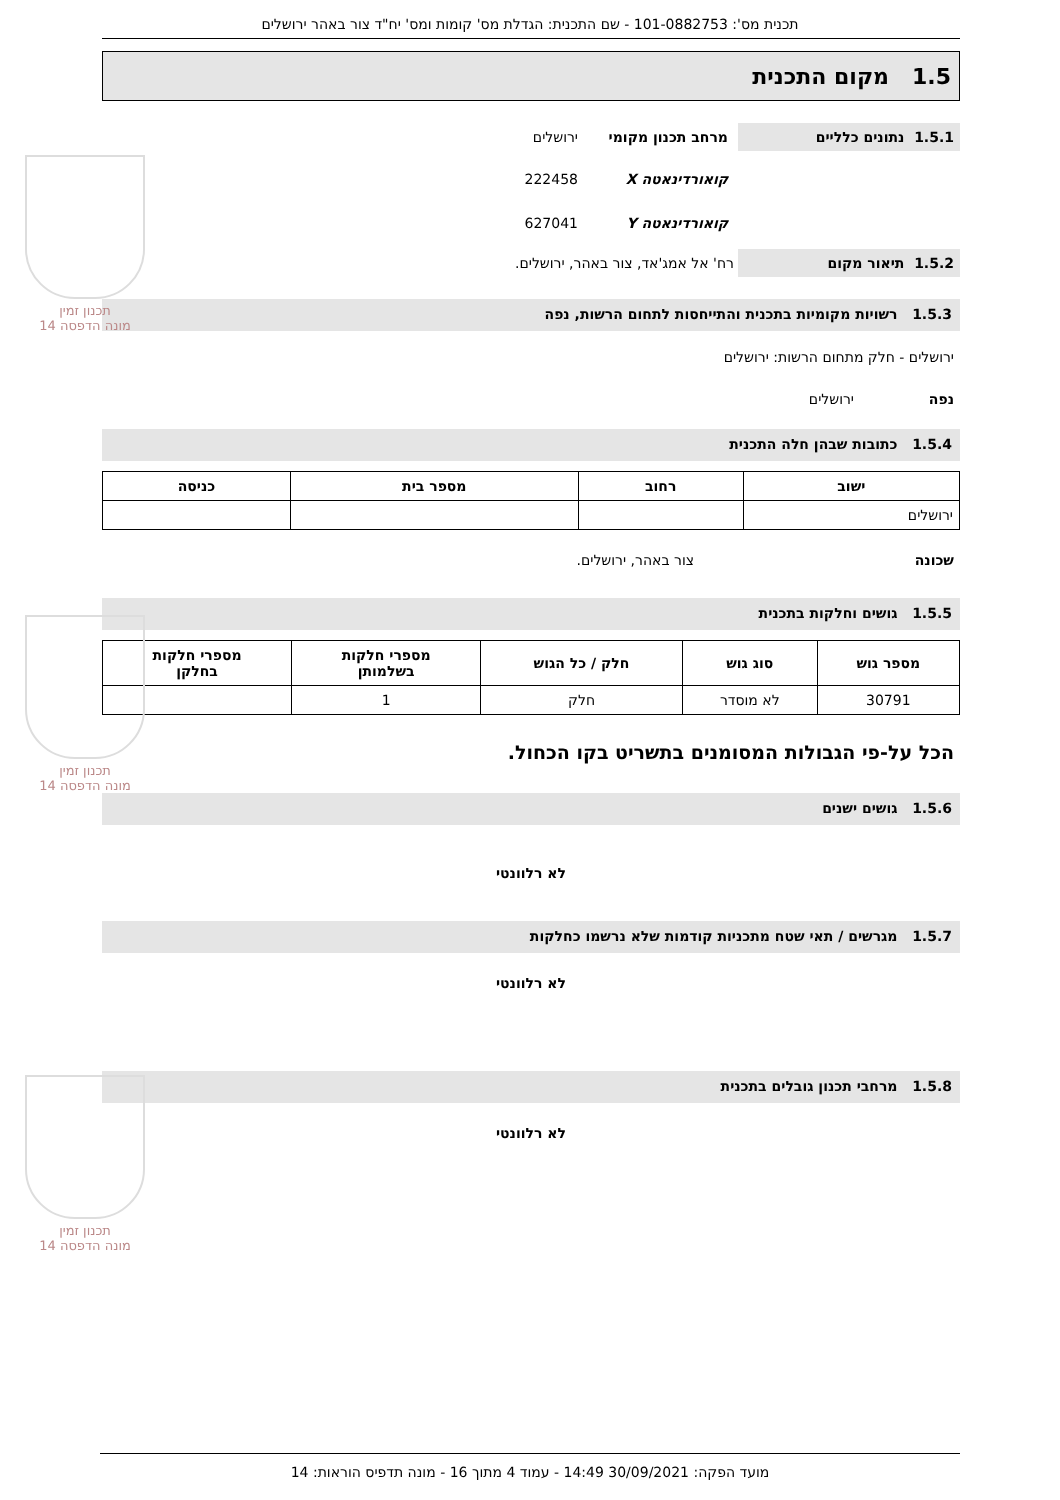תכנית מס': 101-0882753 - שם התכנית: הגדלת מס' קומות ומס' יח"ד צור באהר ירושלים
1.5 מקום התכנית
1.5.1 נתונים כלליים
מרחב תכנון מקומי ירושלים
קואורדינאטה X 222458
קואורדינאטה Y 627041
1.5.2 תיאור מקום
רח' אל אמג'אד, צור באהר, ירושלים.
1.5.3 רשויות מקומיות בתכנית והתייחסות לתחום הרשות, נפה
ירושלים - חלק מתחום הרשות: ירושלים
נפה ירושלים
1.5.4 כתובות שבהן חלה התכנית
| ישוב | רחוב | מספר בית | כניסה |
| --- | --- | --- | --- |
| ירושלים | | | |
שכונה צור באהר, ירושלים.
1.5.5 גושים וחלקות בתכנית
| מספר גוש | סוג גוש | חלק / כל הגוש | מספרי חלקות בשלמותן | מספרי חלקות בחלקן |
| --- | --- | --- | --- | --- |
| 30791 | לא מוסדר | חלק | 1 | |
הכל על-פי הגבולות המסומנים בתשריט בקו הכחול.
1.5.6 גושים ישנים
לא רלוונטי
1.5.7 מגרשים / תאי שטח מתכניות קודמות שלא נרשמו כחלקות
לא רלוונטי
1.5.8 מרחבי תכנון גובלים בתכנית
לא רלוונטי
תכנון זמין
מונה הדפסה 14
תכנון זמין
מונה הדפסה 14
תכנון זמין
מונה הדפסה 14
מועד הפקה: 30/09/2021 14:49 - עמוד 4 מתוך 16 - מונה תדפיס הוראות: 14